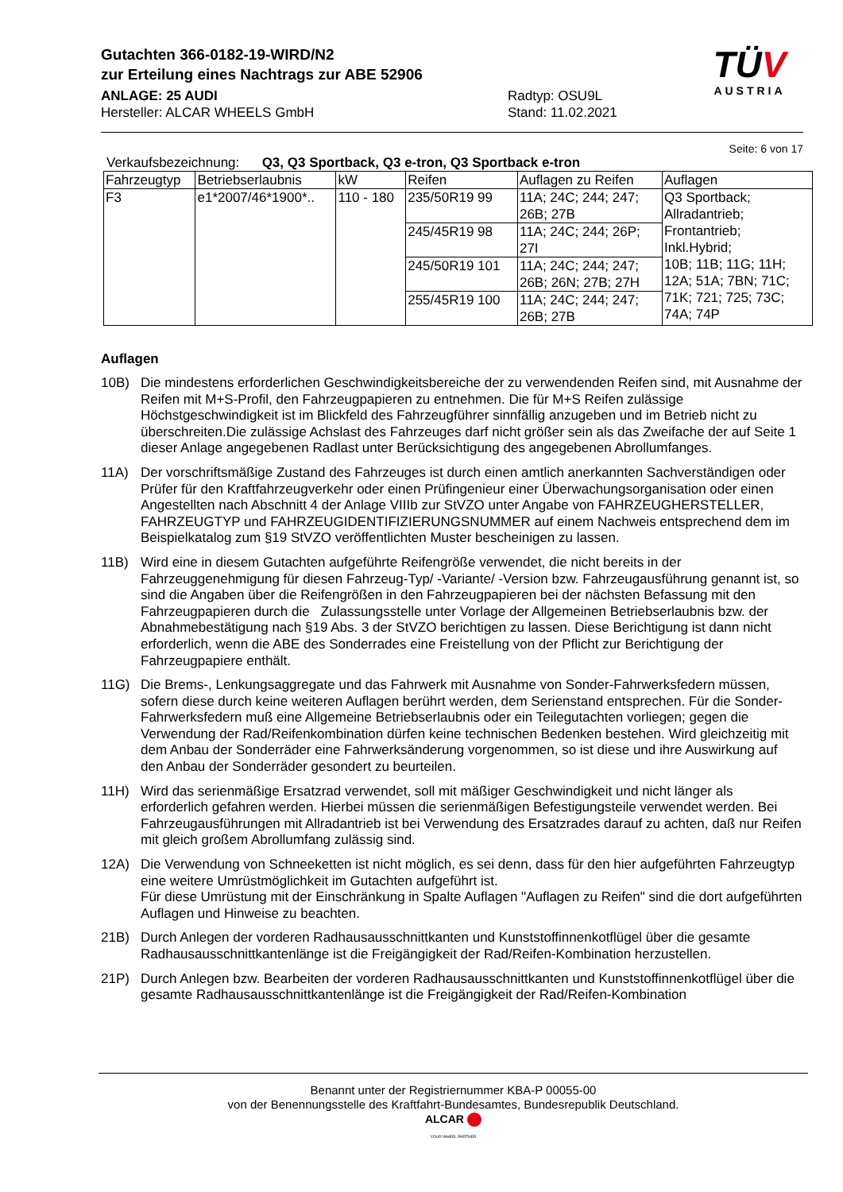Gutachten 366-0182-19-WIRD/N2
zur Erteilung eines Nachtrags zur ABE 52906
ANLAGE: 25 AUDI
Hersteller: ALCAR WHEELS GmbH
Radtyp: OSU9L
Stand: 11.02.2021
TÜV
AUSTRIA
Seite: 6 von 17
Verkaufsbezeichnung: Q3, Q3 Sportback, Q3 e-tron, Q3 Sportback e-tron
| Fahrzeugtyp | Betriebserlaubnis | kW | Reifen | Auflagen zu Reifen | Auflagen |
| --- | --- | --- | --- | --- | --- |
| F3 | e1*2007/46*1900*.. | 110 - 180 | 235/50R19 99 | 11A; 24C; 244; 247; 26B; 27B | Q3 Sportback; Allradantrieb; Frontantrieb; Inkl.Hybrid; 10B; 11B; 11G; 11H; 12A; 51A; 7BN; 71C; 71K; 721; 725; 73C; 74A; 74P |
| | | | 245/45R19 98 | 11A; 24C; 244; 26P; 27I | |
| | | | 245/50R19 101 | 11A; 24C; 244; 247; 26B; 26N; 27B; 27H | |
| | | | 255/45R19 100 | 11A; 24C; 244; 247; 26B; 27B | |
Auflagen
10B) Die mindestens erforderlichen Geschwindigkeitsbereiche der zu verwendenden Reifen sind, mit Ausnahme der Reifen mit M+S-Profil, den Fahrzeugpapieren zu entnehmen. Die für M+S Reifen zulässige Höchstgeschwindigkeit ist im Blickfeld des Fahrzeugführer sinnfällig anzugeben und im Betrieb nicht zu überschreiten.Die zulässige Achslast des Fahrzeuges darf nicht größer sein als das Zweifache der auf Seite 1 dieser Anlage angegebenen Radlast unter Berücksichtigung des angegebenen Abrollumfanges.
11A) Der vorschriftsmäßige Zustand des Fahrzeuges ist durch einen amtlich anerkannten Sachverständigen oder Prüfer für den Kraftfahrzeugverkehr oder einen Prüfingenieur einer Überwachungsorganisation oder einen Angestellten nach Abschnitt 4 der Anlage VIIIb zur StVZO unter Angabe von FAHRZEUGHERSTELLER, FAHRZEUGTYP und FAHRZEUGIDENTIFIZIERUNGSNUMMER auf einem Nachweis entsprechend dem im Beispielkatalog zum §19 StVZO veröffentlichten Muster bescheinigen zu lassen.
11B) Wird eine in diesem Gutachten aufgeführte Reifengröße verwendet, die nicht bereits in der Fahrzeuggenehmigung für diesen Fahrzeug-Typ/ -Variante/ -Version bzw. Fahrzeugausführung genannt ist, so sind die Angaben über die Reifengrößen in den Fahrzeugpapieren bei der nächsten Befassung mit den Fahrzeugpapieren durch die Zulassungsstelle unter Vorlage der Allgemeinen Betriebserlaubnis bzw. der Abnahmebestätigung nach §19 Abs. 3 der StVZO berichtigen zu lassen. Diese Berichtigung ist dann nicht erforderlich, wenn die ABE des Sonderrades eine Freistellung von der Pflicht zur Berichtigung der Fahrzeugpapiere enthält.
11G) Die Brems-, Lenkungsaggregate und das Fahrwerk mit Ausnahme von Sonder-Fahrwerksfedern müssen, sofern diese durch keine weiteren Auflagen berührt werden, dem Serienstand entsprechen. Für die Sonder-Fahrwerksfedern muß eine Allgemeine Betriebserlaubnis oder ein Teilegutachten vorliegen; gegen die Verwendung der Rad/Reifenkombination dürfen keine technischen Bedenken bestehen. Wird gleichzeitig mit dem Anbau der Sonderräder eine Fahrwerksänderung vorgenommen, so ist diese und ihre Auswirkung auf den Anbau der Sonderräder gesondert zu beurteilen.
11H) Wird das serienmäßige Ersatzrad verwendet, soll mit mäßiger Geschwindigkeit und nicht länger als erforderlich gefahren werden. Hierbei müssen die serienmäßigen Befestigungsteile verwendet werden. Bei Fahrzeugausführungen mit Allradantrieb ist bei Verwendung des Ersatzrades darauf zu achten, daß nur Reifen mit gleich großem Abrollumfang zulässig sind.
12A) Die Verwendung von Schneeketten ist nicht möglich, es sei denn, dass für den hier aufgeführten Fahrzeugtyp eine weitere Umrüstmöglichkeit im Gutachten aufgeführt ist.
Für diese Umrüstung mit der Einschränkung in Spalte Auflagen "Auflagen zu Reifen" sind die dort aufgeführten Auflagen und Hinweise zu beachten.
21B) Durch Anlegen der vorderen Radhausausschnittkanten und Kunststoffinnenkotflügel über die gesamte Radhausausschnittkantenlänge ist die Freigängigkeit der Rad/Reifen-Kombination herzustellen.
21P) Durch Anlegen bzw. Bearbeiten der vorderen Radhausausschnittkanten und Kunststoffinnenkotflügel über die gesamte Radhausausschnittkantenlänge ist die Freigängigkeit der Rad/Reifen-Kombination
Benannt unter der Registriernummer KBA-P 00055-00
von der Benennungsstelle des Kraftfahrt-Bundesamtes, Bundesrepublik Deutschland.
ALCAR
YOUR WHEEL PARTNER